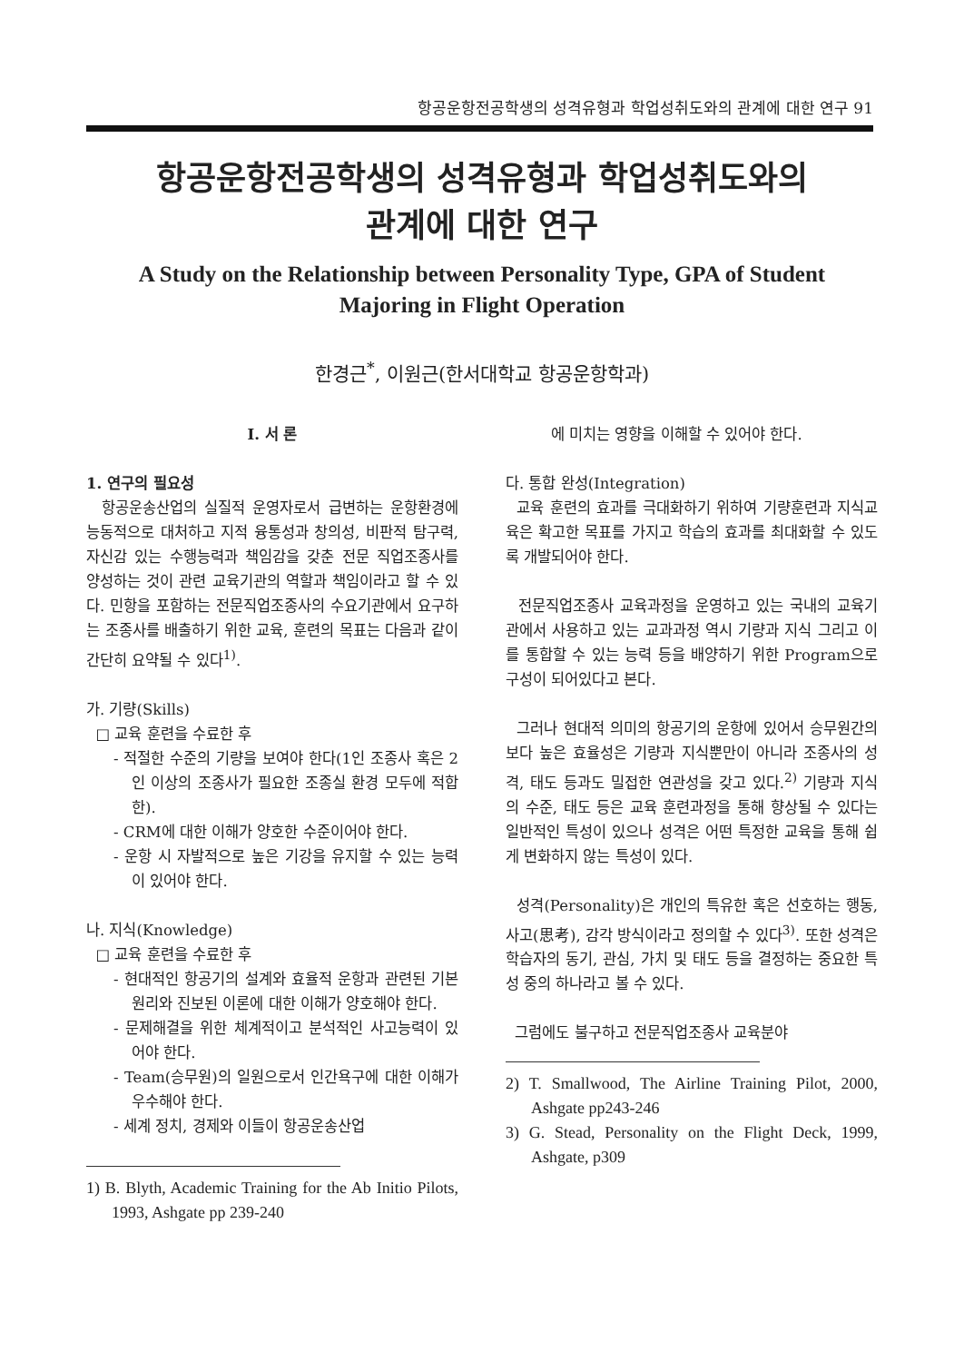항공운항전공학생의 성격유형과 학업성취도와의 관계에 대한 연구 91
항공운항전공학생의 성격유형과 학업성취도와의
관계에 대한 연구
A Study on the Relationship between Personality Type, GPA of Student
Majoring in Flight Operation
한경근<sup>*</sup>, 이원근(한서대학교 항공운항학과)
Ⅰ. 서 론
1. 연구의 필요성
항공운송산업의 실질적 운영자로서 급변하는 운항환경에 능동적으로 대처하고 지적 융통성과 창의성, 비판적 탐구력, 자신감 있는 수행능력과 책임감을 갖춘 전문 직업조종사를 양성하는 것이 관련 교육기관의 역할과 책임이라고 할 수 있다. 민항을 포함하는 전문직업조종사의 수요기관에서 요구하는 조종사를 배출하기 위한 교육, 훈련의 목표는 다음과 같이 간단히 요약될 수 있다<sup>1)</sup>.
가. 기량(Skills)
□ 교육 훈련을 수료한 후
- 적절한 수준의 기량을 보여야 한다(1인 조종사 혹은 2인 이상의 조종사가 필요한 조종실 환경 모두에 적합한).
- CRM에 대한 이해가 양호한 수준이어야 한다.
- 운항 시 자발적으로 높은 기강을 유지할 수 있는 능력이 있어야 한다.
나. 지식(Knowledge)
□ 교육 훈련을 수료한 후
- 현대적인 항공기의 설계와 효율적 운항과 관련된 기본원리와 진보된 이론에 대한 이해가 양호해야 한다.
- 문제해결을 위한 체계적이고 분석적인 사고능력이 있어야 한다.
- Team(승무원)의 일원으로서 인간욕구에 대한 이해가 우수해야 한다.
- 세계 정치, 경제와 이들이 항공운송산업
1) B. Blyth, Academic Training for the Ab Initio Pilots, 1993, Ashgate pp 239-240
에 미치는 영향을 이해할 수 있어야 한다.
다. 통합 완성(Integration)
교육 훈련의 효과를 극대화하기 위하여 기량훈련과 지식교육은 확고한 목표를 가지고 학습의 효과를 최대화할 수 있도록 개발되어야 한다.
전문직업조종사 교육과정을 운영하고 있는 국내의 교육기관에서 사용하고 있는 교과과정 역시 기량과 지식 그리고 이를 통합할 수 있는 능력 등을 배양하기 위한 Program으로 구성이 되어있다고 본다.
그러나 현대적 의미의 항공기의 운항에 있어서 승무원간의 보다 높은 효율성은 기량과 지식뿐만이 아니라 조종사의 성격, 태도 등과도 밀접한 연관성을 갖고 있다.<sup>2)</sup> 기량과 지식의 수준, 태도 등은 교육 훈련과정을 통해 향상될 수 있다는 일반적인 특성이 있으나 성격은 어떤 특정한 교육을 통해 쉽게 변화하지 않는 특성이 있다.
성격(Personality)은 개인의 특유한 혹은 선호하는 행동, 사고(思考), 감각 방식이라고 정의할 수 있다<sup>3)</sup>. 또한 성격은 학습자의 동기, 관심, 가치 및 태도 등을 결정하는 중요한 특성 중의 하나라고 볼 수 있다.
그럼에도 불구하고 전문직업조종사 교육분야
2) T. Smallwood, The Airline Training Pilot, 2000, Ashgate pp243-246
3) G. Stead, Personality on the Flight Deck, 1999, Ashgate, p309